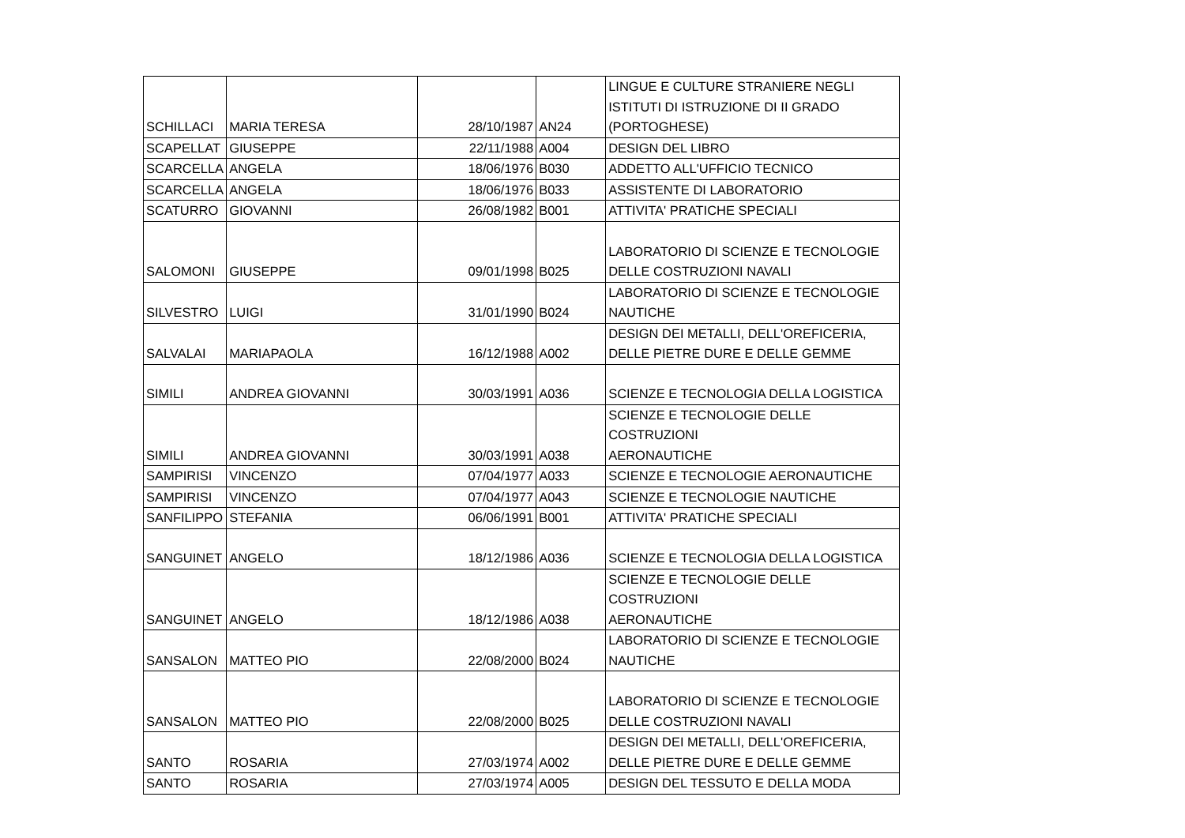| SCHILLACI | MARIA TERESA | 28/10/1987 | AN24 | LINGUE E CULTURE STRANIERE NEGLI ISTITUTI DI ISTRUZIONE DI II GRADO (PORTOGHESE) |
| SCAPELLAT | GIUSEPPE | 22/11/1988 | A004 | DESIGN DEL LIBRO |
| SCARCELLA | ANGELA | 18/06/1976 | B030 | ADDETTO ALL'UFFICIO TECNICO |
| SCARCELLA | ANGELA | 18/06/1976 | B033 | ASSISTENTE DI LABORATORIO |
| SCATURRO | GIOVANNI | 26/08/1982 | B001 | ATTIVITA' PRATICHE SPECIALI |
| SALOMONI | GIUSEPPE | 09/01/1998 | B025 | LABORATORIO DI SCIENZE E TECNOLOGIE DELLE COSTRUZIONI NAVALI |
| SILVESTRO | LUIGI | 31/01/1990 | B024 | LABORATORIO DI SCIENZE E TECNOLOGIE NAUTICHE |
| SALVALAI | MARIAPAOLA | 16/12/1988 | A002 | DESIGN DEI METALLI, DELL'OREFICERIA, DELLE PIETRE DURE E DELLE GEMME |
| SIMILI | ANDREA GIOVANNI | 30/03/1991 | A036 | SCIENZE E TECNOLOGIA DELLA LOGISTICA |
| SIMILI | ANDREA GIOVANNI | 30/03/1991 | A038 | SCIENZE E TECNOLOGIE DELLE COSTRUZIONI AERONAUTICHE |
| SAMPIRISI | VINCENZO | 07/04/1977 | A033 | SCIENZE E TECNOLOGIE AERONAUTICHE |
| SAMPIRISI | VINCENZO | 07/04/1977 | A043 | SCIENZE E TECNOLOGIE NAUTICHE |
| SANFILIPPO | STEFANIA | 06/06/1991 | B001 | ATTIVITA' PRATICHE SPECIALI |
| SANGUINET | ANGELO | 18/12/1986 | A036 | SCIENZE E TECNOLOGIA DELLA LOGISTICA |
| SANGUINET | ANGELO | 18/12/1986 | A038 | SCIENZE E TECNOLOGIE DELLE COSTRUZIONI AERONAUTICHE |
| SANSALON | MATTEO PIO | 22/08/2000 | B024 | LABORATORIO DI SCIENZE E TECNOLOGIE NAUTICHE |
| SANSALON | MATTEO PIO | 22/08/2000 | B025 | LABORATORIO DI SCIENZE E TECNOLOGIE DELLE COSTRUZIONI NAVALI |
| SANTO | ROSARIA | 27/03/1974 | A002 | DESIGN DEI METALLI, DELL'OREFICERIA, DELLE PIETRE DURE E DELLE GEMME |
| SANTO | ROSARIA | 27/03/1974 | A005 | DESIGN DEL TESSUTO E DELLA MODA |